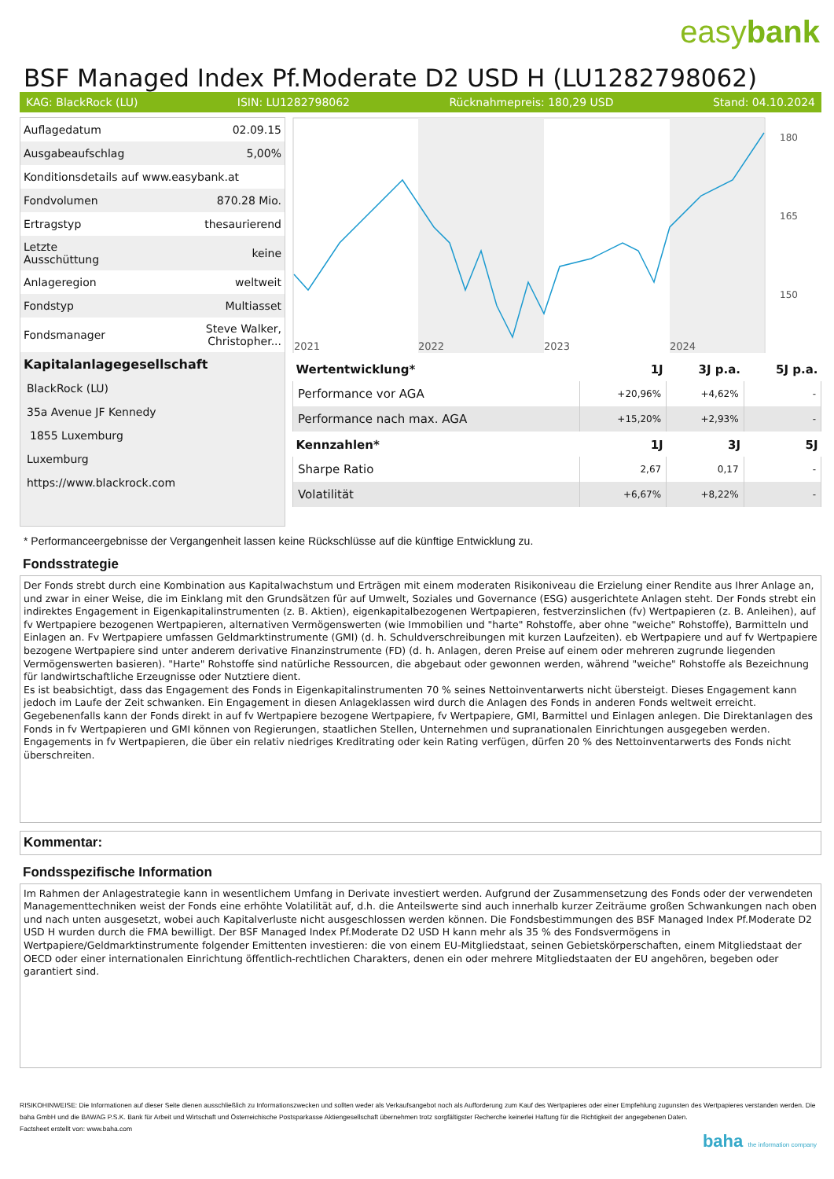easybank
BSF Managed Index Pf.Moderate D2 USD H (LU1282798062)
KAG: BlackRock (LU) ISIN: LU1282798062 Rücknahmepreis: 180,29 USD Stand: 04.10.2024
| Auflagedatum | 02.09.15 |
| Ausgabeaufschlag | 5,00% |
| Konditionsdetails auf www.easybank.at | |
| Fondvolumen | 870.28 Mio. |
| Ertragstyp | thesaurierend |
| Letzte Ausschüttung | keine |
| Anlageregion | weltweit |
| Fondstyp | Multiasset |
| Fondsmanager | Steve Walker, Christopher... |
| Kapitalanlagegesellschaft | |
| BlackRock (LU) | |
| 35a Avenue JF Kennedy | |
| 1855 Luxemburg | |
| Luxemburg | |
| https://www.blackrock.com | |
2021
2022
2023
2024
180
165
150
| Wertentwicklung* | 1J | 3J p.a. | 5J p.a. |
| --- | --- | --- | --- |
| Performance vor AGA | +20,96% | +4,62% | - |
| Performance nach max. AGA | +15,20% | +2,93% | - |
| Kennzahlen* | 1J | 3J | 5J |
| Sharpe Ratio | 2,67 | 0,17 | - |
| Volatilität | +6,67% | +8,22% | - |
* Performanceergebnisse der Vergangenheit lassen keine Rückschlüsse auf die künftige Entwicklung zu.
Fondsstrategie
Der Fonds strebt durch eine Kombination aus Kapitalwachstum und Erträgen mit einem moderaten Risikoniveau die Erzielung einer Rendite aus Ihrer Anlage an, und zwar in einer Weise, die im Einklang mit den Grundsätzen für auf Umwelt, Soziales und Governance (ESG) ausgerichtete Anlagen steht. Der Fonds strebt ein indirektes Engagement in Eigenkapitalinstrumenten (z. B. Aktien), eigenkapitalbezogenen Wertpapieren, festverzinslichen (fv) Wertpapieren (z. B. Anleihen), auf fv Wertpapiere bezogenen Wertpapieren, alternativen Vermögenswerten (wie Immobilien und "harte" Rohstoffe, aber ohne "weiche" Rohstoffe), Barmitteln und Einlagen an. Fv Wertpapiere umfassen Geldmarktinstrumente (GMI) (d. h. Schuldverschreibungen mit kurzen Laufzeiten). eb Wertpapiere und auf fv Wertpapiere bezogene Wertpapiere sind unter anderem derivative Finanzinstrumente (FD) (d. h. Anlagen, deren Preise auf einem oder mehreren zugrunde liegenden Vermögenswerten basieren). "Harte" Rohstoffe sind natürliche Ressourcen, die abgebaut oder gewonnen werden, während "weiche" Rohstoffe als Bezeichnung für landwirtschaftliche Erzeugnisse oder Nutztiere dient.
Es ist beabsichtigt, dass das Engagement des Fonds in Eigenkapitalinstrumenten 70 % seines Nettoinventarwerts nicht übersteigt. Dieses Engagement kann jedoch im Laufe der Zeit schwanken. Ein Engagement in diesen Anlageklassen wird durch die Anlagen des Fonds in anderen Fonds weltweit erreicht. Gegebenenfalls kann der Fonds direkt in auf fv Wertpapiere bezogene Wertpapiere, fv Wertpapiere, GMI, Barmittel und Einlagen anlegen. Die Direktanlagen des Fonds in fv Wertpapieren und GMI können von Regierungen, staatlichen Stellen, Unternehmen und supranationalen Einrichtungen ausgegeben werden. Engagements in fv Wertpapieren, die über ein relativ niedriges Kreditrating oder kein Rating verfügen, dürfen 20 % des Nettoinventarwerts des Fonds nicht überschreiten.
Kommentar:
Fondsspezifische Information
Im Rahmen der Anlagestrategie kann in wesentlichem Umfang in Derivate investiert werden. Aufgrund der Zusammensetzung des Fonds oder der verwendeten Managementtechniken weist der Fonds eine erhöhte Volatilität auf, d.h. die Anteilswerte sind auch innerhalb kurzer Zeiträume großen Schwankungen nach oben und nach unten ausgesetzt, wobei auch Kapitalverluste nicht ausgeschlossen werden können. Die Fondsbestimmungen des BSF Managed Index Pf.Moderate D2 USD H wurden durch die FMA bewilligt. Der BSF Managed Index Pf.Moderate D2 USD H kann mehr als 35 % des Fondsvermögens in Wertpapiere/Geldmarktinstrumente folgender Emittenten investieren: die von einem EU-Mitgliedstaat, seinen Gebietskörperschaften, einem Mitgliedstaat der OECD oder einer internationalen Einrichtung öffentlich-rechtlichen Charakters, denen ein oder mehrere Mitgliedstaaten der EU angehören, begeben oder garantiert sind.
RISIKOHINWEISE: Die Informationen auf dieser Seite dienen ausschließlich zu Informationszwecken und sollten weder als Verkaufsangebot noch als Aufforderung zum Kauf des Wertpapieres oder einer Empfehlung zugunsten des Wertpapieres verstanden werden. Die baha GmbH und die BAWAG P.S.K. Bank für Arbeit und Wirtschaft und Österreichische Postsparkasse Aktiengesellschaft übernehmen trotz sorgfältigster Recherche keinerlei Haftung für die Richtigkeit der angegebenen Daten.
Factsheet erstellt von: www.baha.com
baha the information company